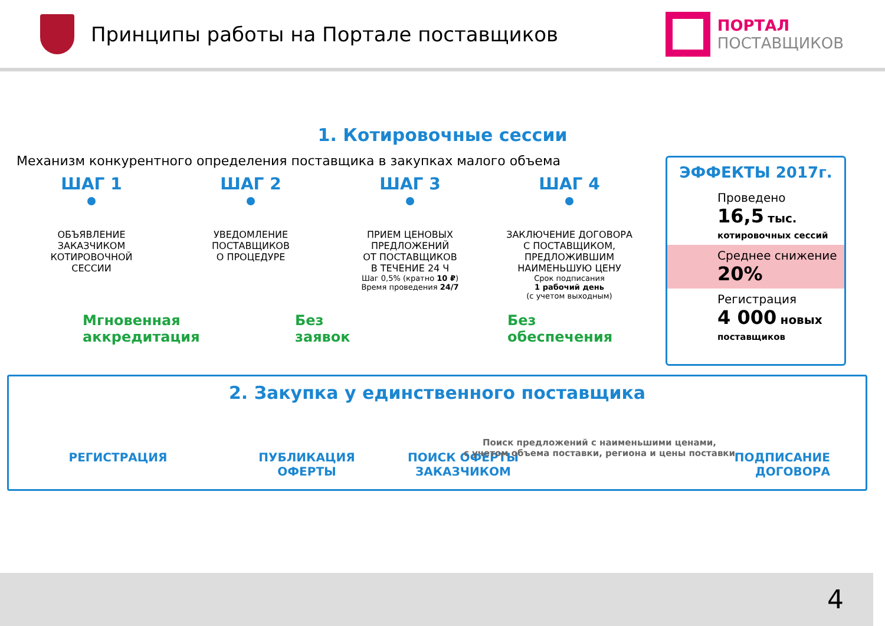Принципы работы на Портале поставщиков
ПОРТАЛ
ПОСТАВЩИКОВ
1. Котировочные сессии
Механизм конкурентного определения поставщика в закупках малого объема
ШАГ 1
ОБЪЯВЛЕНИЕ
ЗАКАЗЧИКОМ
КОТИРОВОЧНОЙ
СЕССИИ
ШАГ 2
УВЕДОМЛЕНИЕ
ПОСТАВЩИКОВ
О ПРОЦЕДУРЕ
ШАГ 3
ПРИЕМ ЦЕНОВЫХ
ПРЕДЛОЖЕНИЙ
ОТ ПОСТАВЩИКОВ
В ТЕЧЕНИЕ 24 Ч
Шаг 0,5% (кратно 10 ₽)
Время проведения 24/7
ШАГ 4
ЗАКЛЮЧЕНИЕ ДОГОВОРА
С ПОСТАВЩИКОМ,
ПРЕДЛОЖИВШИМ
НАИМЕНЬШУЮ ЦЕНУ
Срок подписания
1 рабочий день
(с учетом выходным)
Мгновенная
аккредитация
Без
заявок
Без
обеспечения
ЭФФЕКТЫ 2017г.
Проведено
16,5 тыс.
котировочных сессий
Среднее снижение
20%
Регистрация
4 000 новых
поставщиков
2. Закупка у единственного поставщика
РЕГИСТРАЦИЯ ПУБЛИКАЦИЯ
ОФЕРТЫ
ПОИСК ОФЕРТЫ
ЗАКАЗЧИКОМ
ПОДПИСАНИЕ
ДОГОВОРА
Поиск предложений с наименьшими ценами,
с учетом объема поставки, региона и цены поставки
4